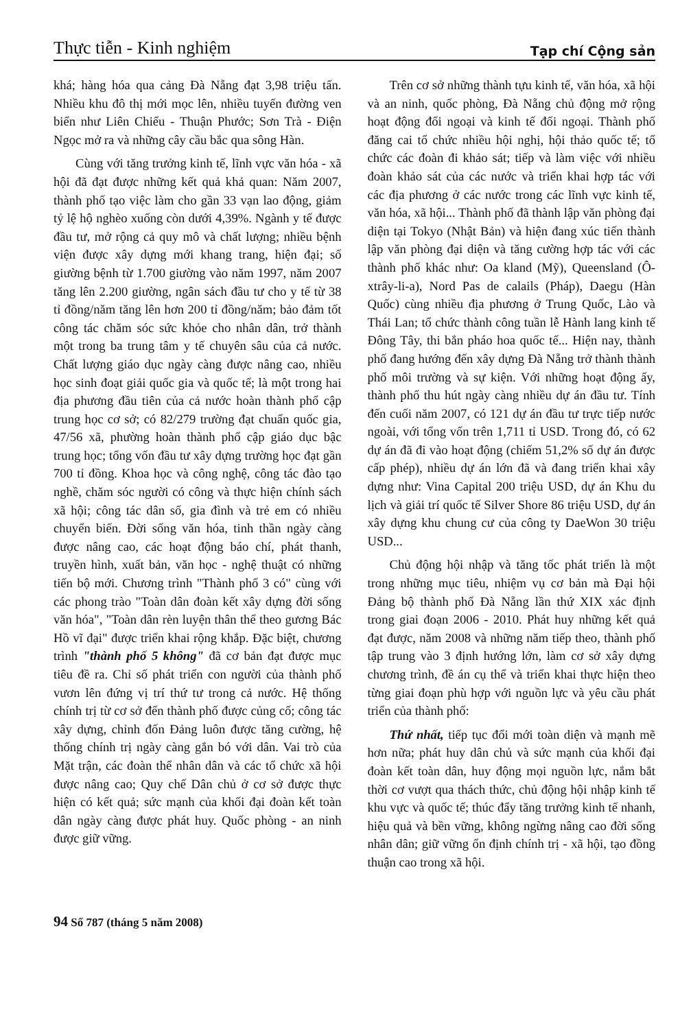Thực tiễn - Kinh nghiệm Tạp chí Cộng sản
khá; hàng hóa qua cảng Đà Nẵng đạt 3,98 triệu tấn. Nhiều khu đô thị mới mọc lên, nhiều tuyến đường ven biển như Liên Chiểu - Thuận Phước; Sơn Trà - Điện Ngọc mở ra và những cây cầu bắc qua sông Hàn.
Cùng với tăng trưởng kinh tế, lĩnh vực văn hóa - xã hội đã đạt được những kết quả khả quan: Năm 2007, thành phố tạo việc làm cho gần 33 vạn lao động, giảm tỷ lệ hộ nghèo xuống còn dưới 4,39%. Ngành y tế được đầu tư, mở rộng cả quy mô và chất lượng; nhiều bệnh viện được xây dựng mới khang trang, hiện đại; số giường bệnh từ 1.700 giường vào năm 1997, năm 2007 tăng lên 2.200 giường, ngân sách đầu tư cho y tế từ 38 tỉ đồng/năm tăng lên hơn 200 tỉ đồng/năm; bảo đảm tốt công tác chăm sóc sức khỏe cho nhân dân, trở thành một trong ba trung tâm y tế chuyên sâu của cả nước. Chất lượng giáo dục ngày càng được nâng cao, nhiều học sinh đoạt giải quốc gia và quốc tế; là một trong hai địa phương đầu tiên của cả nước hoàn thành phổ cập trung học cơ sở; có 82/279 trường đạt chuẩn quốc gia, 47/56 xã, phường hoàn thành phổ cập giáo dục bậc trung học; tổng vốn đầu tư xây dựng trường học đạt gần 700 tỉ đồng. Khoa học và công nghệ, công tác đào tạo nghề, chăm sóc người có công và thực hiện chính sách xã hội; công tác dân số, gia đình và trẻ em có nhiều chuyển biến. Đời sống văn hóa, tinh thần ngày càng được nâng cao, các hoạt động báo chí, phát thanh, truyền hình, xuất bản, văn học - nghệ thuật có những tiến bộ mới. Chương trình "Thành phố 3 có" cùng với các phong trào "Toàn dân đoàn kết xây dựng đời sống văn hóa", "Toàn dân rèn luyện thân thể theo gương Bác Hồ vĩ đại" được triển khai rộng khắp. Đặc biệt, chương trình "thành phố 5 không" đã cơ bản đạt được mục tiêu đề ra. Chỉ số phát triển con người của thành phố vươn lên đứng vị trí thứ tư trong cả nước. Hệ thống chính trị từ cơ sở đến thành phố được củng cố; công tác xây dựng, chỉnh đốn Đảng luôn được tăng cường, hệ thống chính trị ngày càng gắn bó với dân. Vai trò của Mặt trận, các đoàn thể nhân dân và các tổ chức xã hội được nâng cao; Quy chế Dân chủ ở cơ sở được thực hiện có kết quả; sức mạnh của khối đại đoàn kết toàn dân ngày càng được phát huy. Quốc phòng - an ninh được giữ vững.
Trên cơ sở những thành tựu kinh tế, văn hóa, xã hội và an ninh, quốc phòng, Đà Nẵng chủ động mở rộng hoạt động đối ngoại và kinh tế đối ngoại. Thành phố đăng cai tổ chức nhiều hội nghị, hội thảo quốc tế; tổ chức các đoàn đi khảo sát; tiếp và làm việc với nhiều đoàn khảo sát của các nước và triển khai hợp tác với các địa phương ở các nước trong các lĩnh vực kinh tế, văn hóa, xã hội... Thành phố đã thành lập văn phòng đại diện tại Tokyo (Nhật Bản) và hiện đang xúc tiến thành lập văn phòng đại diện và tăng cường hợp tác với các thành phố khác như: Oa kland (Mỹ), Queensland (Ô-xtrây-li-a), Nord Pas de calails (Pháp), Daegu (Hàn Quốc) cùng nhiều địa phương ở Trung Quốc, Lào và Thái Lan; tổ chức thành công tuần lễ Hành lang kinh tế Đông Tây, thi bắn pháo hoa quốc tế... Hiện nay, thành phố đang hướng đến xây dựng Đà Nẵng trở thành thành phố môi trường và sự kiện. Với những hoạt động ấy, thành phố thu hút ngày càng nhiều dự án đầu tư. Tính đến cuối năm 2007, có 121 dự án đầu tư trực tiếp nước ngoài, với tổng vốn trên 1,711 tỉ USD. Trong đó, có 62 dự án đã đi vào hoạt động (chiếm 51,2% số dự án được cấp phép), nhiều dự án lớn đã và đang triển khai xây dựng như: Vina Capital 200 triệu USD, dự án Khu du lịch và giải trí quốc tế Silver Shore 86 triệu USD, dự án xây dựng khu chung cư của công ty DaeWon 30 triệu USD...
Chủ động hội nhập và tăng tốc phát triển là một trong những mục tiêu, nhiệm vụ cơ bản mà Đại hội Đảng bộ thành phố Đà Nẵng lần thứ XIX xác định trong giai đoạn 2006 - 2010. Phát huy những kết quả đạt được, năm 2008 và những năm tiếp theo, thành phố tập trung vào 3 định hướng lớn, làm cơ sở xây dựng chương trình, đề án cụ thể và triển khai thực hiện theo từng giai đoạn phù hợp với nguồn lực và yêu cầu phát triển của thành phố:
Thứ nhất, tiếp tục đổi mới toàn diện và mạnh mẽ hơn nữa; phát huy dân chủ và sức mạnh của khối đại đoàn kết toàn dân, huy động mọi nguồn lực, nắm bắt thời cơ vượt qua thách thức, chủ động hội nhập kinh tế khu vực và quốc tế; thúc đẩy tăng trưởng kinh tế nhanh, hiệu quả và bền vững, không ngừng nâng cao đời sống nhân dân; giữ vững ổn định chính trị - xã hội, tạo đồng thuận cao trong xã hội.
94 Số 787 (tháng 5 năm 2008)